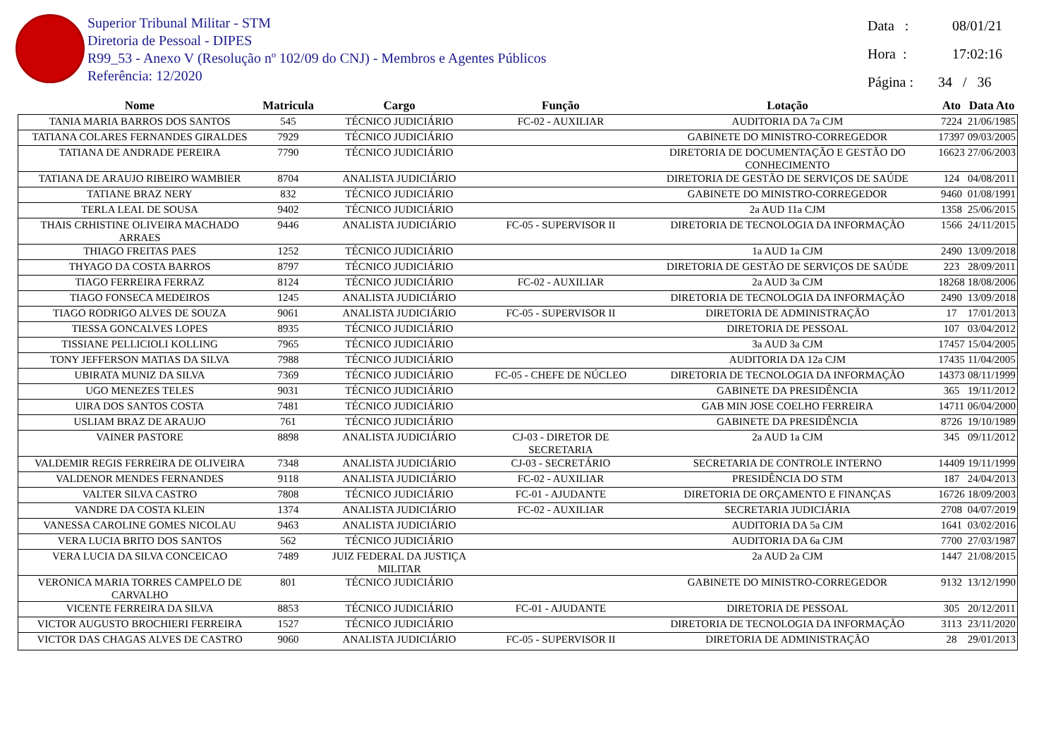Superior Tribunal Militar - STM
Diretoria de Pessoal - DIPES
R99_53 - Anexo V (Resolução nº 102/09 do CNJ) - Membros e Agentes Públicos
Referência: 12/2020
Data : 08/01/21
Hora : 17:02:16
Página : 34 / 36
| Nome | Matricula | Cargo | Função | Lotação | Ato | Data Ato |
| --- | --- | --- | --- | --- | --- | --- |
| TANIA MARIA BARROS DOS SANTOS | 545 | TÉCNICO JUDICIÁRIO | FC-02 - AUXILIAR | AUDITORIA DA 7a CJM | 7224 | 21/06/1985 |
| TATIANA COLARES FERNANDES GIRALDES | 7929 | TÉCNICO JUDICIÁRIO | | GABINETE DO MINISTRO-CORREGEDOR | 17397 | 09/03/2005 |
| TATIANA DE ANDRADE PEREIRA | 7790 | TÉCNICO JUDICIÁRIO | | DIRETORIA DE DOCUMENTAÇÃO E GESTÃO DO CONHECIMENTO | 16623 | 27/06/2003 |
| TATIANA DE ARAUJO RIBEIRO WAMBIER | 8704 | ANALISTA JUDICIÁRIO | | DIRETORIA DE GESTÃO DE SERVIÇOS DE SAÚDE | 124 | 04/08/2011 |
| TATIANE BRAZ NERY | 832 | TÉCNICO JUDICIÁRIO | | GABINETE DO MINISTRO-CORREGEDOR | 9460 | 01/08/1991 |
| TERLA LEAL DE SOUSA | 9402 | TÉCNICO JUDICIÁRIO | | 2a AUD 11a CJM | 1358 | 25/06/2015 |
| THAIS CRHISTINE OLIVEIRA MACHADO ARRAES | 9446 | ANALISTA JUDICIÁRIO | FC-05 - SUPERVISOR II | DIRETORIA DE TECNOLOGIA DA INFORMAÇÃO | 1566 | 24/11/2015 |
| THIAGO FREITAS PAES | 1252 | TÉCNICO JUDICIÁRIO | | 1a AUD 1a CJM | 2490 | 13/09/2018 |
| THYAGO DA COSTA BARROS | 8797 | TÉCNICO JUDICIÁRIO | | DIRETORIA DE GESTÃO DE SERVIÇOS DE SAÚDE | 223 | 28/09/2011 |
| TIAGO FERREIRA FERRAZ | 8124 | TÉCNICO JUDICIÁRIO | FC-02 - AUXILIAR | 2a AUD 3a CJM | 18268 | 18/08/2006 |
| TIAGO FONSECA MEDEIROS | 1245 | ANALISTA JUDICIÁRIO | | DIRETORIA DE TECNOLOGIA DA INFORMAÇÃO | 2490 | 13/09/2018 |
| TIAGO RODRIGO ALVES DE SOUZA | 9061 | ANALISTA JUDICIÁRIO | FC-05 - SUPERVISOR II | DIRETORIA DE ADMINISTRAÇÃO | 17 | 17/01/2013 |
| TIESSA GONCALVES LOPES | 8935 | TÉCNICO JUDICIÁRIO | | DIRETORIA DE PESSOAL | 107 | 03/04/2012 |
| TISSIANE PELLICIOLI KOLLING | 7965 | TÉCNICO JUDICIÁRIO | | 3a AUD 3a CJM | 17457 | 15/04/2005 |
| TONY JEFFERSON MATIAS DA SILVA | 7988 | TÉCNICO JUDICIÁRIO | | AUDITORIA DA 12a CJM | 17435 | 11/04/2005 |
| UBIRATA MUNIZ DA SILVA | 7369 | TÉCNICO JUDICIÁRIO | FC-05 - CHEFE DE NÚCLEO | DIRETORIA DE TECNOLOGIA DA INFORMAÇÃO | 14373 | 08/11/1999 |
| UGO MENEZES TELES | 9031 | TÉCNICO JUDICIÁRIO | | GABINETE DA PRESIDÊNCIA | 365 | 19/11/2012 |
| UIRA DOS SANTOS COSTA | 7481 | TÉCNICO JUDICIÁRIO | | GAB MIN JOSE COELHO FERREIRA | 14711 | 06/04/2000 |
| USLIAM BRAZ DE ARAUJO | 761 | TÉCNICO JUDICIÁRIO | | GABINETE DA PRESIDÊNCIA | 8726 | 19/10/1989 |
| VAINER PASTORE | 8898 | ANALISTA JUDICIÁRIO | CJ-03 - DIRETOR DE SECRETARIA | 2a AUD 1a CJM | 345 | 09/11/2012 |
| VALDEMIR REGIS FERREIRA DE OLIVEIRA | 7348 | ANALISTA JUDICIÁRIO | CJ-03 - SECRETÁRIO | SECRETARIA DE CONTROLE INTERNO | 14409 | 19/11/1999 |
| VALDENOR MENDES FERNANDES | 9118 | ANALISTA JUDICIÁRIO | FC-02 - AUXILIAR | PRESIDÊNCIA DO STM | 187 | 24/04/2013 |
| VALTER SILVA CASTRO | 7808 | TÉCNICO JUDICIÁRIO | FC-01 - AJUDANTE | DIRETORIA DE ORÇAMENTO E FINANÇAS | 16726 | 18/09/2003 |
| VANDRE DA COSTA KLEIN | 1374 | ANALISTA JUDICIÁRIO | FC-02 - AUXILIAR | SECRETARIA JUDICIÁRIA | 2708 | 04/07/2019 |
| VANESSA CAROLINE GOMES NICOLAU | 9463 | ANALISTA JUDICIÁRIO | | AUDITORIA DA 5a CJM | 1641 | 03/02/2016 |
| VERA LUCIA BRITO DOS SANTOS | 562 | TÉCNICO JUDICIÁRIO | | AUDITORIA DA 6a CJM | 7700 | 27/03/1987 |
| VERA LUCIA DA SILVA CONCEICAO | 7489 | JUIZ FEDERAL DA JUSTIÇA MILITAR | | 2a AUD 2a CJM | 1447 | 21/08/2015 |
| VERONICA MARIA TORRES CAMPELO DE CARVALHO | 801 | TÉCNICO JUDICIÁRIO | | GABINETE DO MINISTRO-CORREGEDOR | 9132 | 13/12/1990 |
| VICENTE FERREIRA DA SILVA | 8853 | TÉCNICO JUDICIÁRIO | FC-01 - AJUDANTE | DIRETORIA DE PESSOAL | 305 | 20/12/2011 |
| VICTOR AUGUSTO BROCHIERI FERREIRA | 1527 | TÉCNICO JUDICIÁRIO | | DIRETORIA DE TECNOLOGIA DA INFORMAÇÃO | 3113 | 23/11/2020 |
| VICTOR DAS CHAGAS ALVES DE CASTRO | 9060 | ANALISTA JUDICIÁRIO | FC-05 - SUPERVISOR II | DIRETORIA DE ADMINISTRAÇÃO | 28 | 29/01/2013 |